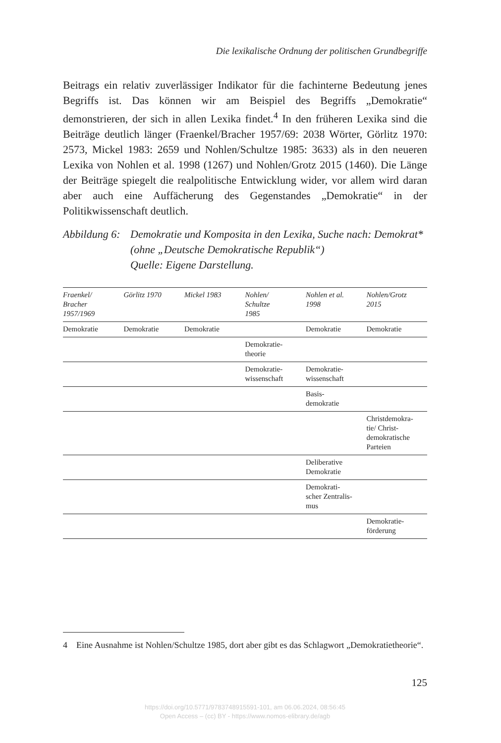Die lexikalische Ordnung der politischen Grundbegriffe
Beitrags ein relativ zuverlässiger Indikator für die fachinterne Bedeutung jenes Begriffs ist. Das können wir am Beispiel des Begriffs „Demokratie“ demonstrieren, der sich in allen Lexika findet.<sup>4</sup> In den früheren Lexika sind die Beiträge deutlich länger (Fraenkel/Bracher 1957/69: 2038 Wörter, Görlitz 1970: 2573, Mickel 1983: 2659 und Nohlen/Schultze 1985: 3633) als in den neueren Lexika von Nohlen et al. 1998 (1267) und Nohlen/Grotz 2015 (1460). Die Länge der Beiträge spiegelt die realpolitische Entwicklung wider, vor allem wird daran aber auch eine Auffächerung des Gegenstandes „Demokratie“ in der Politikwissenschaft deutlich.
Abbildung 6:
Demokratie und Komposita in den Lexika, Suche nach: Demokrat* (ohne „Deutsche Demokratische Republik“)
Quelle: Eigene Darstellung.
| Fraenkel/ Bracher 1957/1969 | Görlitz 1970 | Mickel 1983 | Nohlen/ Schultze 1985 | Nohlen et al. 1998 | Nohlen/Grotz 2015 |
| --- | --- | --- | --- | --- | --- |
| Demokratie | Demokratie | Demokratie | | Demokratie | Demokratie |
| | | | Demokratie- theorie | | |
| | | | Demokratie- wissenschaft | Demokratie- wissenschaft | |
| | | | | Basis- demokratie | |
| | | | | | Christdemokra- tie/ Christ- demokratische Parteien |
| | | | | Deliberative Demokratie | |
| | | | | Demokrati- scher Zentralis- mus | |
| | | | | | Demokratie- förderung |
4 Eine Ausnahme ist Nohlen/Schultze 1985, dort aber gibt es das Schlagwort „Demokra­tietheorie“.
125
https://doi.org/10.5771/9783748915591-101, am 06.06.2024, 08:56:45
Open Access – (cc) BY - https://www.nomos-elibrary.de/agb